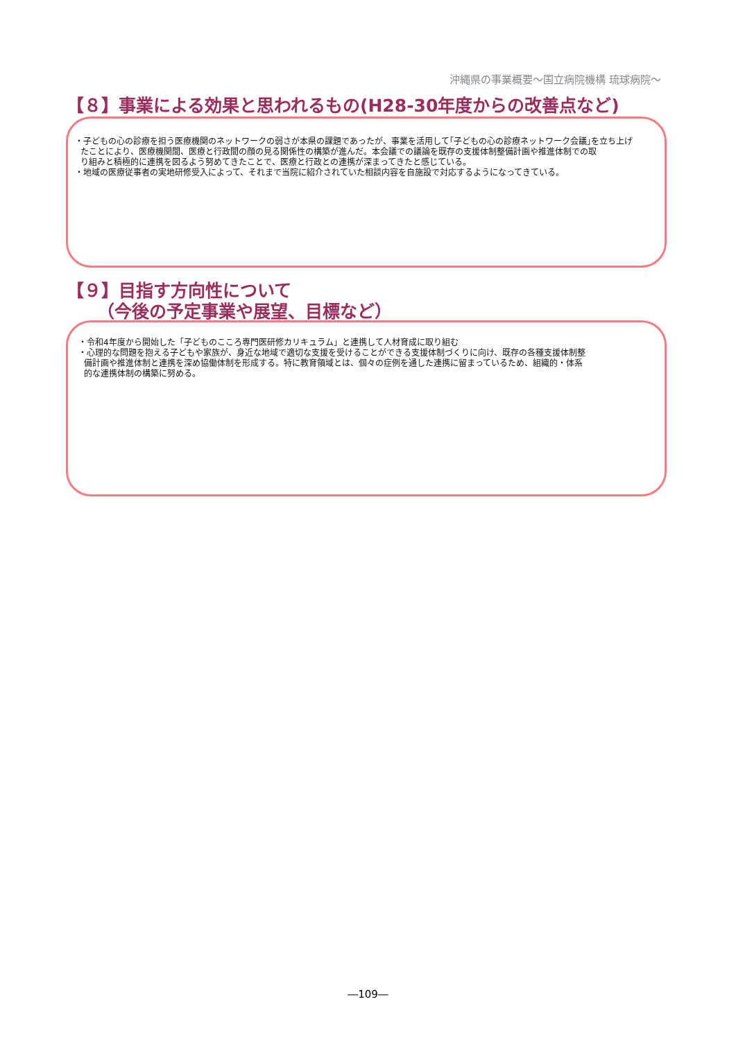沖縄県の事業概要～国立病院機構 琉球病院～
【８】事業による効果と思われるもの(H28-30年度からの改善点など)
・子どもの心の診療を担う医療機関のネットワークの弱さが本県の課題であったが、事業を活用して｢子どもの心の診療ネットワーク会議｣を立ち上げ
たことにより、医療機関間、医療と行政間の顔の見る関係性の構築が進んだ。本会議での議論を既存の支援体制整備計画や推進体制での取
り組みと積極的に連携を図るよう努めてきたことで、医療と行政との連携が深まってきたと感じている。
・地域の医療従事者の実地研修受入によって、それまで当院に紹介されていた相談内容を自施設で対応するようになってきている。
【９】目指す方向性について
（今後の予定事業や展望、目標など）
・令和4年度から開始した「子どものこころ専門医研修カリキュラム」と連携して人材育成に取り組む
・心理的な問題を抱える子どもや家族が、身近な地域で適切な支援を受けることができる支援体制づくりに向け、既存の各種支援体制整
備計画や推進体制と連携を深め協働体制を形成する。特に教育領域とは、個々の症例を通した連携に留まっているため、組織的・体系
的な連携体制の構築に努める。
―109―